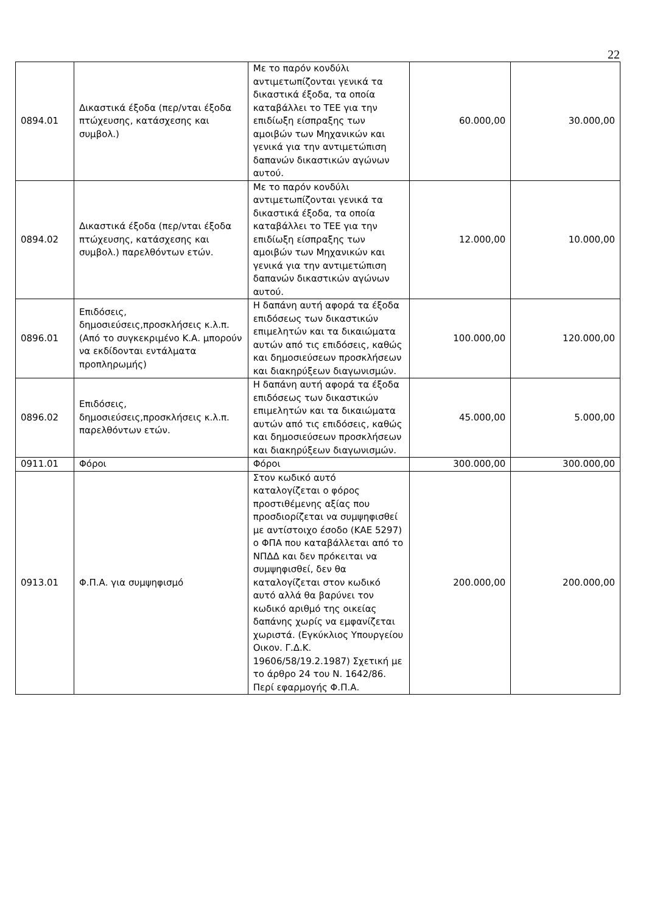22
| 0894.01 | Δικαστικά έξοδα (περ/νται έξοδα πτώχευσης, κατάσχεσης και συμβολ.) | Με το παρόν κονδύλι αντιμετωπίζονται γενικά τα δικαστικά έξοδα, τα οποία καταβάλλει το ΤΕΕ για την επιδίωξη είσπραξης των αμοιβών των Μηχανικών και γενικά για την αντιμετώπιση δαπανών δικαστικών αγώνων αυτού. | 60.000,00 | 30.000,00 |
| 0894.02 | Δικαστικά έξοδα (περ/νται έξοδα πτώχευσης, κατάσχεσης και συμβολ.) παρελθόντων ετών. | Με το παρόν κονδύλι αντιμετωπίζονται γενικά τα δικαστικά έξοδα, τα οποία καταβάλλει το ΤΕΕ για την επιδίωξη είσπραξης των αμοιβών των Μηχανικών και γενικά για την αντιμετώπιση δαπανών δικαστικών αγώνων αυτού. | 12.000,00 | 10.000,00 |
| 0896.01 | Επιδόσεις, δημοσιεύσεις,προσκλήσεις κ.λ.π. (Από το συγκεκριμένο Κ.Α. μπορούν να εκδίδονται εντάλματα προπληρωμής) | Η δαπάνη αυτή αφορά τα έξοδα επιδόσεως των δικαστικών επιμελητών και τα δικαιώματα αυτών από τις επιδόσεις, καθώς και δημοσιεύσεων προσκλήσεων και διακηρύξεων διαγωνισμών. | 100.000,00 | 120.000,00 |
| 0896.02 | Επιδόσεις, δημοσιεύσεις,προσκλήσεις κ.λ.π. παρελθόντων ετών. | Η δαπάνη αυτή αφορά τα έξοδα επιδόσεως των δικαστικών επιμελητών και τα δικαιώματα αυτών από τις επιδόσεις, καθώς και δημοσιεύσεων προσκλήσεων και διακηρύξεων διαγωνισμών. | 45.000,00 | 5.000,00 |
| 0911.01 | Φόροι | Φόροι | 300.000,00 | 300.000,00 |
| 0913.01 | Φ.Π.Α. για συμψηφισμό | Στον κωδικό αυτό καταλογίζεται ο φόρος προστιθέμενης αξίας που προσδιορίζεται να συμψηφισθεί με αντίστοιχο έσοδο (ΚΑΕ 5297) ο ΦΠΑ που καταβάλλεται από το ΝΠΔΔ και δεν πρόκειται να συμψηφισθεί, δεν θα καταλογίζεται στον κωδικό αυτό αλλά θα βαρύνει τον κωδικό αριθμό της οικείας δαπάνης χωρίς να εμφανίζεται χωριστά. (Εγκύκλιος Υπουργείου Οικον. Γ.Δ.Κ. 19606/58/19.2.1987) Σχετική με το άρθρο 24 του Ν. 1642/86. Περί εφαρμογής Φ.Π.Α. | 200.000,00 | 200.000,00 |